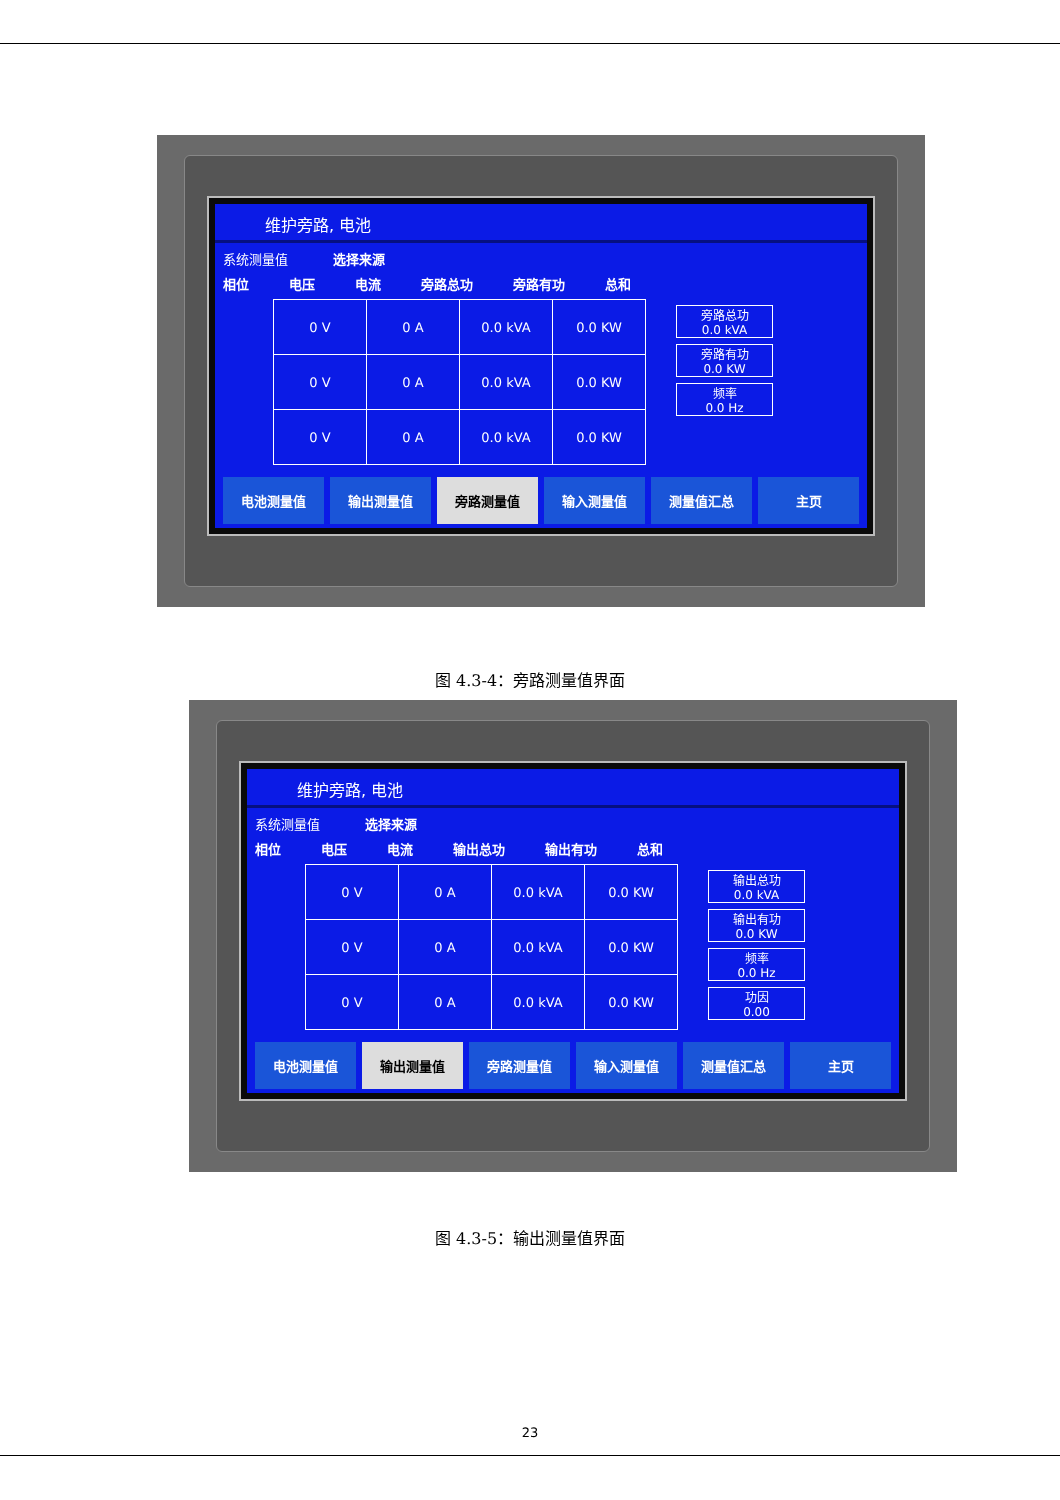维护旁路, 电池
系统测量值 选择来源
相位 电压 电流 旁路总功 旁路有功 总和
| 0 V | 0 A | 0.0 kVA | 0.0 KW |
| 0 V | 0 A | 0.0 kVA | 0.0 KW |
| 0 V | 0 A | 0.0 kVA | 0.0 KW |
旁路总功
0.0 kVA
旁路有功
0.0 KW
频率
0.0 Hz
电池测量值 输出测量值 旁路测量值 输入测量值 测量值汇总 主页
图 4.3-4：旁路测量值界面
维护旁路, 电池
系统测量值 选择来源
相位 电压 电流 输出总功 输出有功 总和
| 0 V | 0 A | 0.0 kVA | 0.0 KW |
| 0 V | 0 A | 0.0 kVA | 0.0 KW |
| 0 V | 0 A | 0.0 kVA | 0.0 KW |
输出总功
0.0 kVA
输出有功
0.0 KW
频率
0.0 Hz
功因
0.00
电池测量值 输出测量值 旁路测量值 输入测量值 测量值汇总 主页
图 4.3-5：输出测量值界面
23